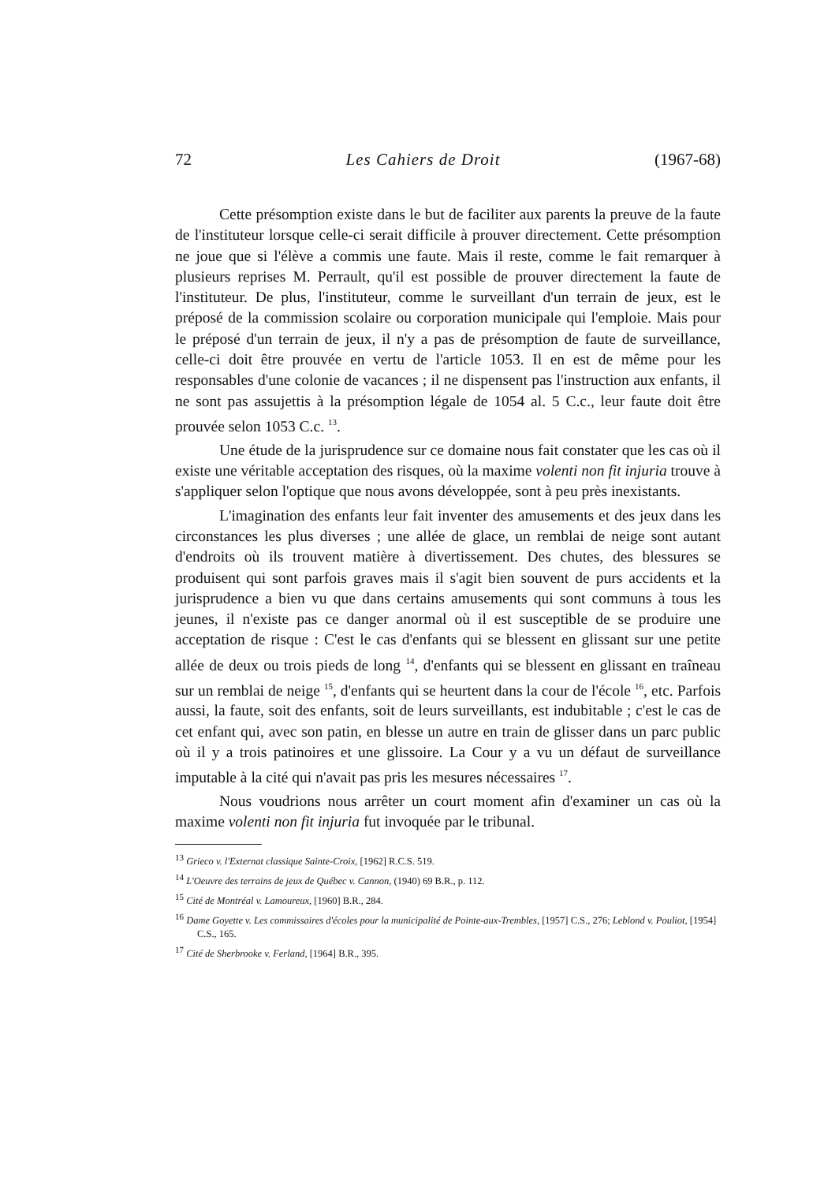72 Les Cahiers de Droit (1967-68)
Cette présomption existe dans le but de faciliter aux parents la preuve de la faute de l'instituteur lorsque celle-ci serait difficile à prouver directement. Cette présomption ne joue que si l'élève a commis une faute. Mais il reste, comme le fait remarquer à plusieurs reprises M. Perrault, qu'il est possible de prouver directement la faute de l'instituteur. De plus, l'instituteur, comme le surveillant d'un terrain de jeux, est le préposé de la commission scolaire ou corporation municipale qui l'emploie. Mais pour le préposé d'un terrain de jeux, il n'y a pas de présomption de faute de surveillance, celle-ci doit être prouvée en vertu de l'article 1053. Il en est de même pour les responsables d'une colonie de vacances ; il ne dispensent pas l'instruction aux enfants, il ne sont pas assujettis à la présomption légale de 1054 al. 5 C.c., leur faute doit être prouvée selon 1053 C.c. <sup>13</sup>.
Une étude de la jurisprudence sur ce domaine nous fait constater que les cas où il existe une véritable acceptation des risques, où la maxime volenti non fit injuria trouve à s'appliquer selon l'optique que nous avons développée, sont à peu près inexistants.
L'imagination des enfants leur fait inventer des amusements et des jeux dans les circonstances les plus diverses ; une allée de glace, un remblai de neige sont autant d'endroits où ils trouvent matière à divertissement. Des chutes, des blessures se produisent qui sont parfois graves mais il s'agit bien souvent de purs accidents et la jurisprudence a bien vu que dans certains amusements qui sont communs à tous les jeunes, il n'existe pas ce danger anormal où il est susceptible de se produire une acceptation de risque : C'est le cas d'enfants qui se blessent en glissant sur une petite allée de deux ou trois pieds de long <sup>14</sup>, d'enfants qui se blessent en glissant en traîneau sur un remblai de neige <sup>15</sup>, d'enfants qui se heurtent dans la cour de l'école <sup>16</sup>, etc. Parfois aussi, la faute, soit des enfants, soit de leurs surveillants, est indubitable ; c'est le cas de cet enfant qui, avec son patin, en blesse un autre en train de glisser dans un parc public où il y a trois patinoires et une glissoire. La Cour y a vu un défaut de surveillance imputable à la cité qui n'avait pas pris les mesures nécessaires <sup>17</sup>.
Nous voudrions nous arrêter un court moment afin d'examiner un cas où la maxime volenti non fit injuria fut invoquée par le tribunal.
<sup>13</sup> Grieco v. l'Externat classique Sainte-Croix, [1962] R.C.S. 519.
<sup>14</sup> L'Oeuvre des terrains de jeux de Québec v. Cannon, (1940) 69 B.R., p. 112.
<sup>15</sup> Cité de Montréal v. Lamoureux, [1960] B.R., 284.
<sup>16</sup> Dame Goyette v. Les commissaires d'écoles pour la municipalité de Pointe-aux-Trembles, [1957] C.S., 276; Leblond v. Pouliot, [1954] C.S., 165.
<sup>17</sup> Cité de Sherbrooke v. Ferland, [1964] B.R., 395.